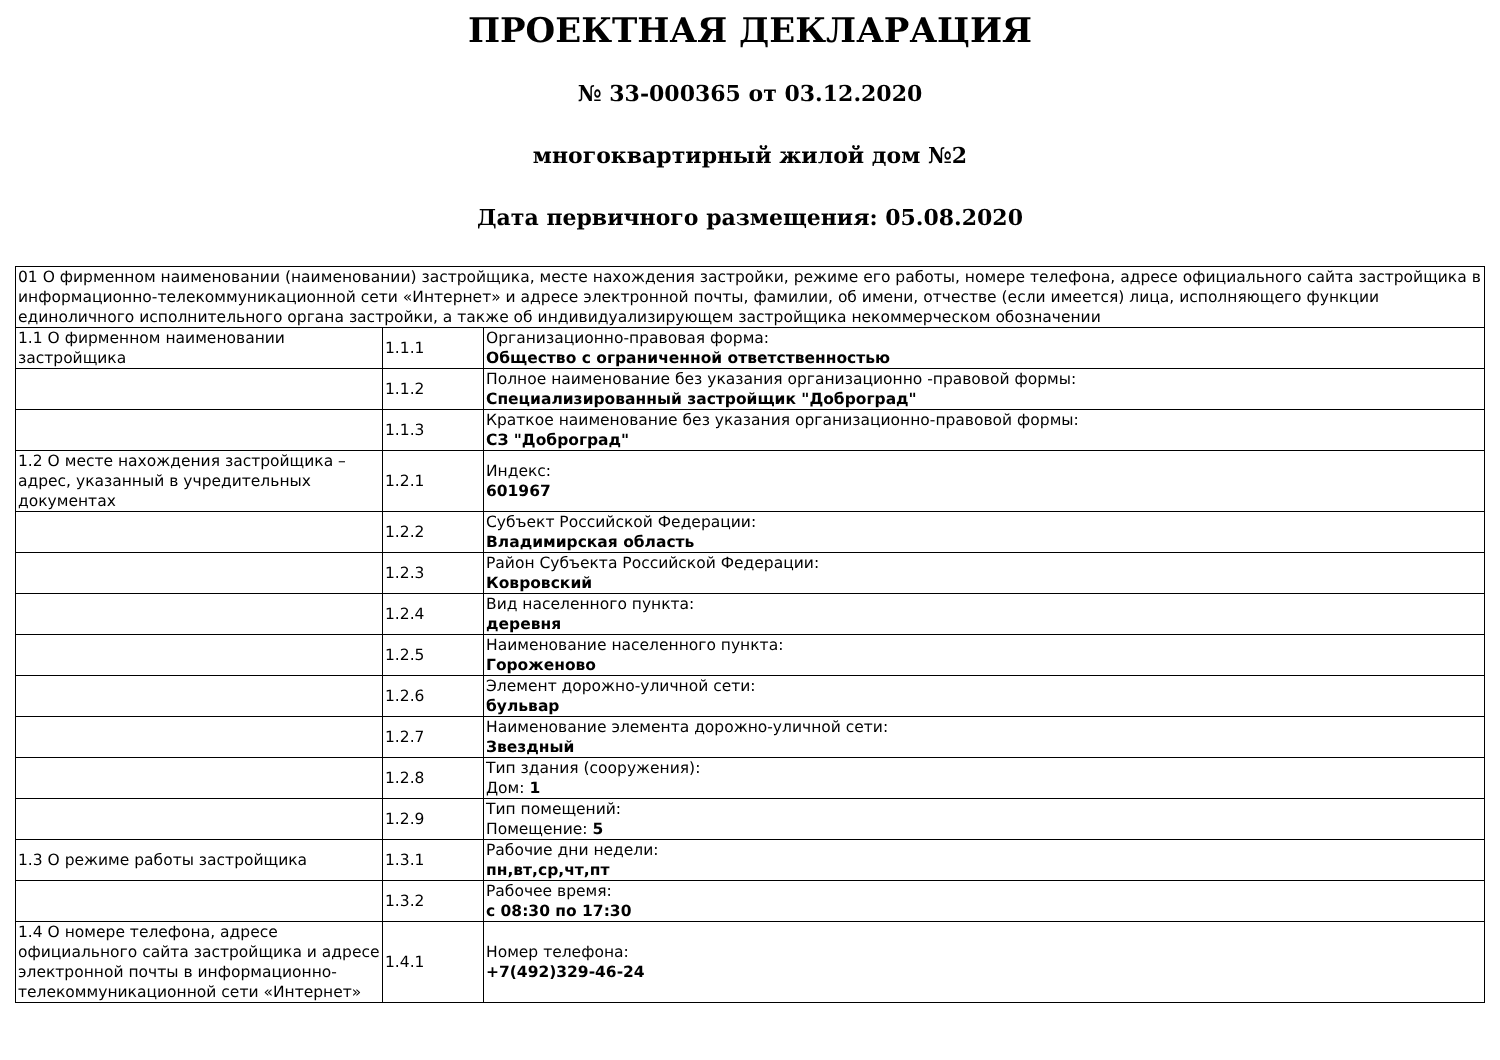ПРОЕКТНАЯ ДЕКЛАРАЦИЯ
№ 33-000365 от 03.12.2020
многоквартирный жилой дом №2
Дата первичного размещения: 05.08.2020
| 01 О фирменном наименовании (наименовании) застройщика, месте нахождения застройки, режиме его работы, номере телефона, адресе официального сайта застройщика в информационно-телекоммуникационной сети «Интернет» и адресе электронной почты, фамилии, об имени, отчестве (если имеется) лица, исполняющего функции единоличного исполнительного органа застройки, а также об индивидуализирующем застройщика некоммерческом обозначении | | |
| 1.1 О фирменном наименовании застройщика | 1.1.1 | Организационно-правовая форма: Общество с ограниченной ответственностью |
| | 1.1.2 | Полное наименование без указания организационно -правовой формы: Специализированный застройщик "Доброград" |
| | 1.1.3 | Краткое наименование без указания организационно-правовой формы: СЗ "Доброград" |
| 1.2 О месте нахождения застройщика – адрес, указанный в учредительных документах | 1.2.1 | Индекс: 601967 |
| | 1.2.2 | Субъект Российской Федерации: Владимирская область |
| | 1.2.3 | Район Субъекта Российской Федерации: Ковровский |
| | 1.2.4 | Вид населенного пункта: деревня |
| | 1.2.5 | Наименование населенного пункта: Гороженово |
| | 1.2.6 | Элемент дорожно-уличной сети: бульвар |
| | 1.2.7 | Наименование элемента дорожно-уличной сети: Звездный |
| | 1.2.8 | Тип здания (сооружения): Дом: 1 |
| | 1.2.9 | Тип помещений: Помещение: 5 |
| 1.3 О режиме работы застройщика | 1.3.1 | Рабочие дни недели: пн,вт,ср,чт,пт |
| | 1.3.2 | Рабочее время: с 08:30 по 17:30 |
| 1.4 О номере телефона, адресе официального сайта застройщика и адресе электронной почты в информационно-телекоммуникационной сети «Интернет» | 1.4.1 | Номер телефона: +7(492)329-46-24 |